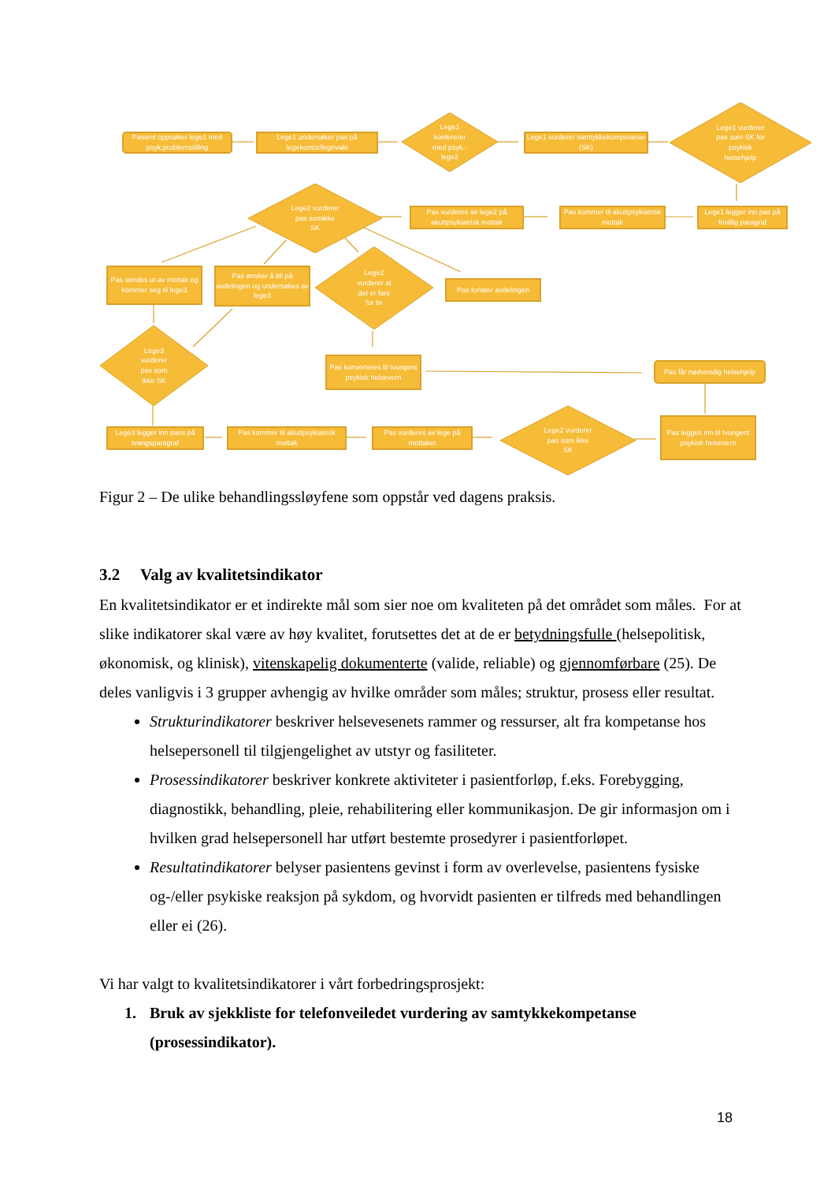Pasient oppsøker lege1 med psyk.problemstilling
Lege1 undersøker pas på legekontor/legevakt
Lege1
konfererer
med psyk.-
lege2
Lege1 vurderer samtykkekompetanse (SK)
Lege1 vurderer
pas som SK for
psykisk
helsehjelp
Lege2 vurderer
pas somikke
SK
Pas vurderes av lege2 på akuttpsykiatrisk mottak
Pas kommer til akuttpsykiatrisk mottak
Lege1 legger inn pas på frivillig paragraf
Pas sendes ut av mottak og kommer seg til lege3
Pas ønsker å bli på avdelingen og undersøkes av lege3
Lege2
vurderer at
det er fare
for liv
Pas forlater avdelingen
Lege3
vurderer
pas som
ikke SK
Pas konverteres til tvungent psykisk helsevern
Pas får nødvendig helsehjelp
Lege3 legger inn pass på tvangsparagraf
Pas kommer til akuttpsykiatrisk mottak
Pas vurderes av lege på mottaket
Lege2 vurderer
pas som ikke
SK
Pas legges inn til tvungent psykisk helsevern
Figur 2 – De ulike behandlingssløyfene som oppstår ved dagens praksis.
3.2 Valg av kvalitetsindikator
En kvalitetsindikator er et indirekte mål som sier noe om kvaliteten på det området som måles. For at slike indikatorer skal være av høy kvalitet, forutsettes det at de er betydningsfulle (helsepolitisk, økonomisk, og klinisk), vitenskapelig dokumenterte (valide, reliable) og gjennomførbare (25). De deles vanligvis i 3 grupper avhengig av hvilke områder som måles; struktur, prosess eller resultat.
Strukturindikatorer beskriver helsevesenets rammer og ressurser, alt fra kompetanse hos helsepersonell til tilgjengelighet av utstyr og fasiliteter.
Prosessindikatorer beskriver konkrete aktiviteter i pasientforløp, f.eks. Forebygging, diagnostikk, behandling, pleie, rehabilitering eller kommunikasjon. De gir informasjon om i hvilken grad helsepersonell har utført bestemte prosedyrer i pasientforløpet.
Resultatindikatorer belyser pasientens gevinst i form av overlevelse, pasientens fysiske og-/eller psykiske reaksjon på sykdom, og hvorvidt pasienten er tilfreds med behandlingen eller ei (26).
Vi har valgt to kvalitetsindikatorer i vårt forbedringsprosjekt:
1. Bruk av sjekkliste for telefonveiledet vurdering av samtykkekompetanse (prosessindikator).
18